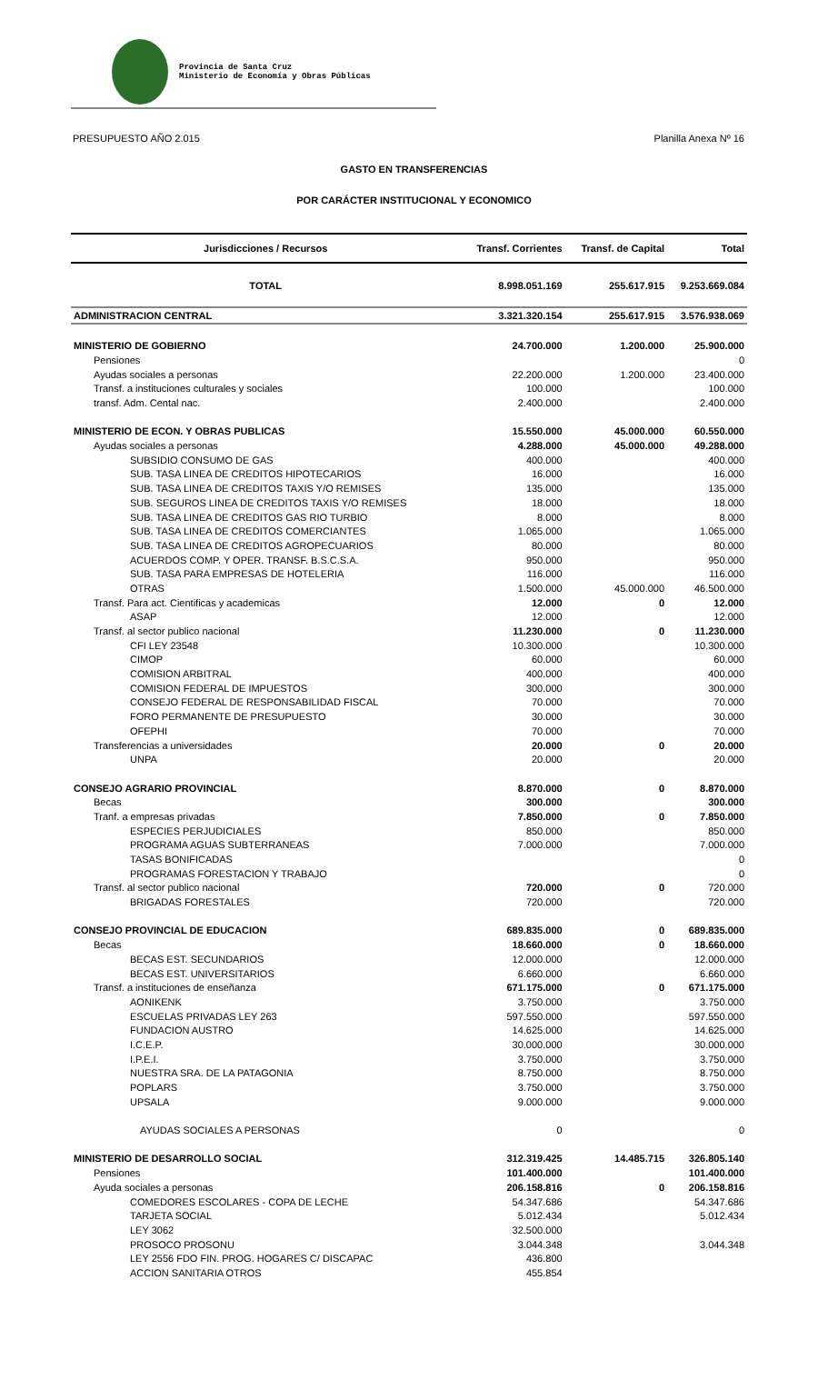Provincia de Santa Cruz
Ministerio de Economía y Obras Públicas
PRESUPUESTO AÑO 2.015 Planilla Anexa Nº 16
GASTO EN TRANSFERENCIAS
POR CARÁCTER INSTITUCIONAL Y ECONOMICO
| Jurisdicciones / Recursos | Transf. Corrientes | Transf. de Capital | Total |
| --- | --- | --- | --- |
| TOTAL | 8.998.051.169 | 255.617.915 | 9.253.669.084 |
| ADMINISTRACION CENTRAL | 3.321.320.154 | 255.617.915 | 3.576.938.069 |
| MINISTERIO DE GOBIERNO | 24.700.000 | 1.200.000 | 25.900.000 |
| Pensiones | | | 0 |
| Ayudas sociales a personas | 22.200.000 | 1.200.000 | 23.400.000 |
| Transf. a instituciones culturales y sociales | 100.000 | | 100.000 |
| transf. Adm. Cental nac. | 2.400.000 | | 2.400.000 |
| MINISTERIO DE ECON. Y OBRAS PUBLICAS | 15.550.000 | 45.000.000 | 60.550.000 |
| Ayudas sociales a personas | 4.288.000 | 45.000.000 | 49.288.000 |
| SUBSIDIO CONSUMO DE GAS | 400.000 | | 400.000 |
| SUB. TASA LINEA DE CREDITOS HIPOTECARIOS | 16.000 | | 16.000 |
| SUB. TASA LINEA DE CREDITOS TAXIS Y/O REMISES | 135.000 | | 135.000 |
| SUB. SEGUROS LINEA DE CREDITOS TAXIS Y/O REMISES | 18.000 | | 18.000 |
| SUB. TASA LINEA DE CREDITOS GAS RIO TURBIO | 8.000 | | 8.000 |
| SUB. TASA LINEA DE CREDITOS COMERCIANTES | 1.065.000 | | 1.065.000 |
| SUB. TASA LINEA DE CREDITOS AGROPECUARIOS | 80.000 | | 80.000 |
| ACUERDOS COMP. Y OPER. TRANSF. B.S.C.S.A. | 950.000 | | 950.000 |
| SUB. TASA PARA EMPRESAS DE HOTELERIA | 116.000 | | 116.000 |
| OTRAS | 1.500.000 | 45.000.000 | 46.500.000 |
| Transf. Para act. Cientificas y academicas | 12.000 | 0 | 12.000 |
| ASAP | 12.000 | | 12.000 |
| Transf. al sector publico nacional | 11.230.000 | 0 | 11.230.000 |
| CFI LEY 23548 | 10.300.000 | | 10.300.000 |
| CIMOP | 60.000 | | 60.000 |
| COMISION ARBITRAL | 400.000 | | 400.000 |
| COMISION FEDERAL DE IMPUESTOS | 300.000 | | 300.000 |
| CONSEJO FEDERAL DE RESPONSABILIDAD FISCAL | 70.000 | | 70.000 |
| FORO PERMANENTE DE PRESUPUESTO | 30.000 | | 30.000 |
| OFEPHI | 70.000 | | 70.000 |
| Transferencias a universidades | 20.000 | 0 | 20.000 |
| UNPA | 20.000 | | 20.000 |
| CONSEJO AGRARIO PROVINCIAL | 8.870.000 | 0 | 8.870.000 |
| Becas | 300.000 | | 300.000 |
| Tranf. a empresas privadas | 7.850.000 | 0 | 7.850.000 |
| ESPECIES PERJUDICIALES | 850.000 | | 850.000 |
| PROGRAMA AGUAS SUBTERRANEAS | 7.000.000 | | 7.000.000 |
| TASAS BONIFICADAS | | | 0 |
| PROGRAMAS FORESTACION Y TRABAJO | | | 0 |
| Transf. al sector publico nacional | 720.000 | 0 | 720.000 |
| BRIGADAS FORESTALES | 720.000 | | 720.000 |
| CONSEJO PROVINCIAL DE EDUCACION | 689.835.000 | 0 | 689.835.000 |
| Becas | 18.660.000 | 0 | 18.660.000 |
| BECAS EST. SECUNDARIOS | 12.000.000 | | 12.000.000 |
| BECAS EST. UNIVERSITARIOS | 6.660.000 | | 6.660.000 |
| Transf. a instituciones de enseñanza | 671.175.000 | 0 | 671.175.000 |
| AONIKENK | 3.750.000 | | 3.750.000 |
| ESCUELAS PRIVADAS LEY 263 | 597.550.000 | | 597.550.000 |
| FUNDACION AUSTRO | 14.625.000 | | 14.625.000 |
| I.C.E.P. | 30.000.000 | | 30.000.000 |
| I.P.E.I. | 3.750.000 | | 3.750.000 |
| NUESTRA SRA. DE LA PATAGONIA | 8.750.000 | | 8.750.000 |
| POPLARS | 3.750.000 | | 3.750.000 |
| UPSALA | 9.000.000 | | 9.000.000 |
| AYUDAS SOCIALES A PERSONAS | 0 | | 0 |
| MINISTERIO DE DESARROLLO SOCIAL | 312.319.425 | 14.485.715 | 326.805.140 |
| Pensiones | 101.400.000 | | 101.400.000 |
| Ayuda sociales a personas | 206.158.816 | 0 | 206.158.816 |
| COMEDORES ESCOLARES - COPA DE LECHE | 54.347.686 | | 54.347.686 |
| TARJETA SOCIAL | 5.012.434 | | 5.012.434 |
| LEY 3062 | 32.500.000 | | |
| PROSOCO PROSONU | 3.044.348 | | 3.044.348 |
| LEY 2556 FDO FIN. PROG. HOGARES C/ DISCAPAC | 436.800 | | |
| ACCION SANITARIA OTROS | 455.854 | | |